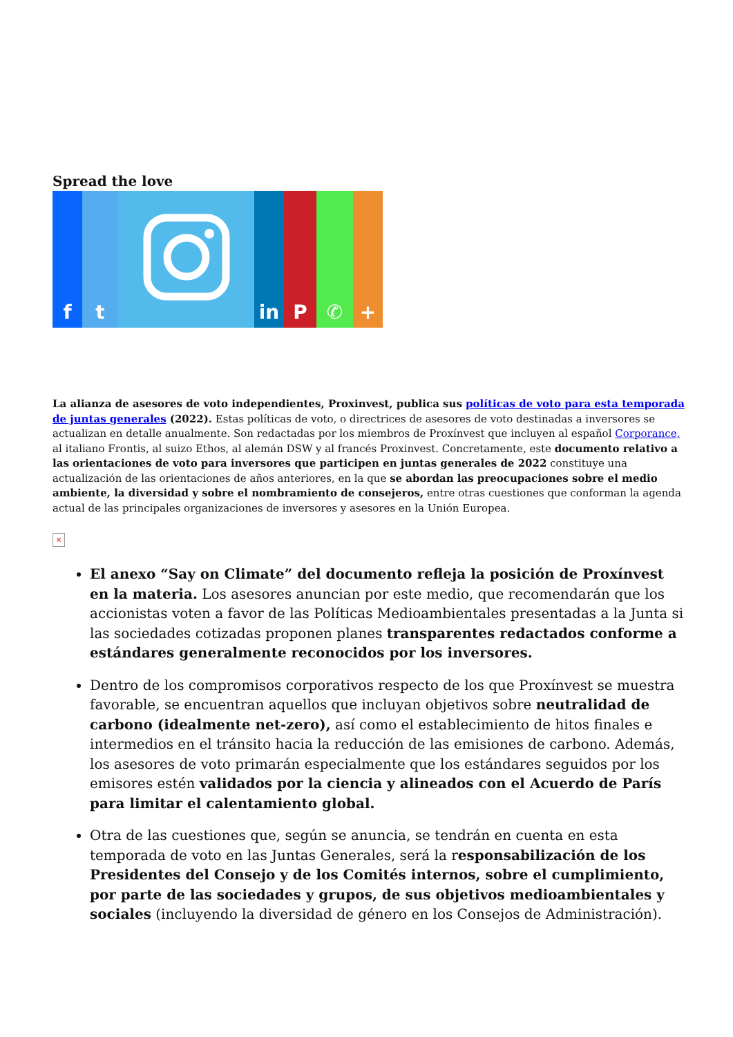Spread the love
f t in P ✆ +
La alianza de asesores de voto independientes, Proxinvest, publica sus políticas de voto para esta temporada de juntas generales (2022). Estas políticas de voto, o directrices de asesores de voto destinadas a inversores se actualizan en detalle anualmente. Son redactadas por los miembros de Proxínvest que incluyen al español Corporance, al italiano Frontis, al suizo Ethos, al alemán DSW y al francés Proxinvest. Concretamente, este documento relativo a las orientaciones de voto para inversores que participen en juntas generales de 2022 constituye una actualización de las orientaciones de años anteriores, en la que se abordan las preocupaciones sobre el medio ambiente, la diversidad y sobre el nombramiento de consejeros, entre otras cuestiones que conforman la agenda actual de las principales organizaciones de inversores y asesores en la Unión Europea.
×
El anexo “Say on Climate” del documento refleja la posición de Proxínvest en la materia. Los asesores anuncian por este medio, que recomendarán que los accionistas voten a favor de las Políticas Medioambientales presentadas a la Junta si las sociedades cotizadas proponen planes transparentes redactados conforme a estándares generalmente reconocidos por los inversores.
Dentro de los compromisos corporativos respecto de los que Proxínvest se muestra favorable, se encuentran aquellos que incluyan objetivos sobre neutralidad de carbono (idealmente net-zero), así como el establecimiento de hitos finales e intermedios en el tránsito hacia la reducción de las emisiones de carbono. Además, los asesores de voto primarán especialmente que los estándares seguidos por los emisores estén validados por la ciencia y alineados con el Acuerdo de París para limitar el calentamiento global.
Otra de las cuestiones que, según se anuncia, se tendrán en cuenta en esta temporada de voto en las Juntas Generales, será la responsabilización de los Presidentes del Consejo y de los Comités internos, sobre el cumplimiento, por parte de las sociedades y grupos, de sus objetivos medioambientales y sociales (incluyendo la diversidad de género en los Consejos de Administración).